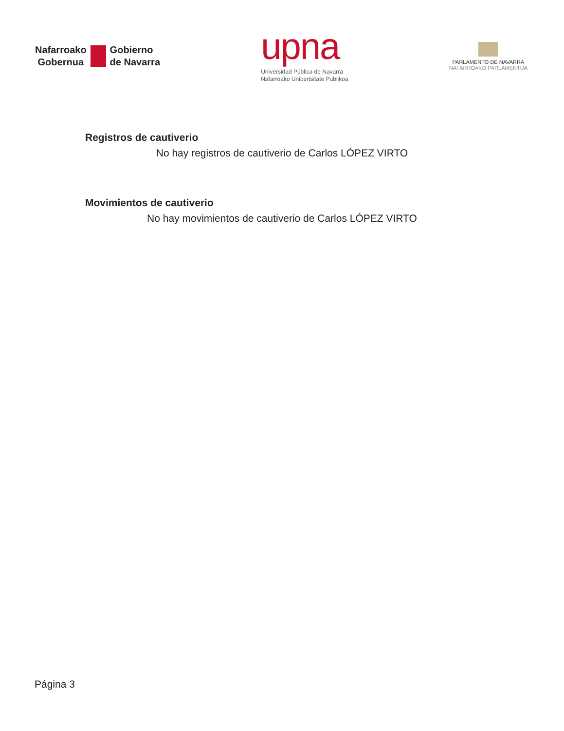Nafarroako
Gobernua
Gobierno
de Navarra
upna
Universidad Pública de Navarra
Nafarroako Unibertsitate Publikoa
PARLAMENTO DE NAVARRA
NAFARROAKO PARLAMENTUA
Registros de cautiverio
No hay registros de cautiverio de Carlos LÓPEZ VIRTO
Movimientos de cautiverio
No hay movimientos de cautiverio de Carlos LÓPEZ VIRTO
Página 3